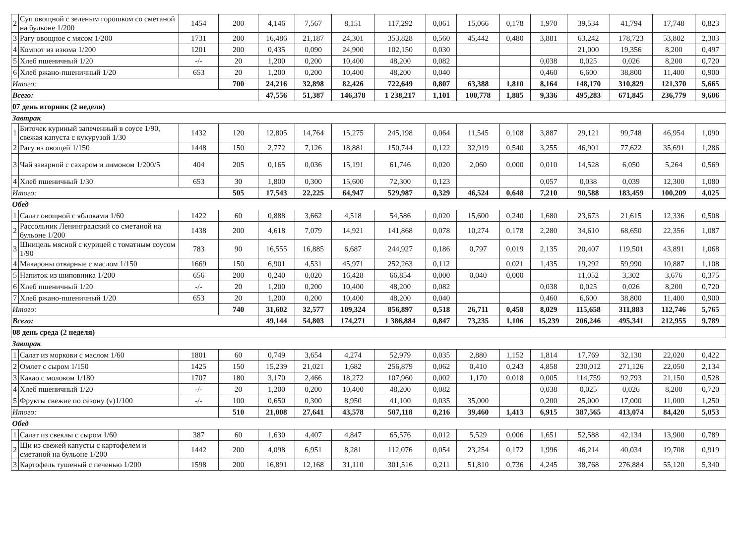| 2 | Суп овощной с зеленым горошком со сметаной на бульоне 1/200 | 1454 | 200 | 4,146 | 7,567 | 8,151 | 117,292 | 0,061 | 15,066 | 0,178 | 1,970 | 39,534 | 41,794 | 17,748 | 0,823 |
| 3 | Рагу овощное с мясом 1/200 | 1731 | 200 | 16,486 | 21,187 | 24,301 | 353,828 | 0,560 | 45,442 | 0,480 | 3,881 | 63,242 | 178,723 | 53,802 | 2,303 |
| 4 | Компот из изюма 1/200 | 1201 | 200 | 0,435 | 0,090 | 24,900 | 102,150 | 0,030 | | | | 21,000 | 19,356 | 8,200 | 0,497 |
| 5 | Хлеб пшеничный 1/20 | -/- | 20 | 1,200 | 0,200 | 10,400 | 48,200 | 0,082 | | | 0,038 | 0,025 | 0,026 | 8,200 | 0,720 |
| 6 | Хлеб ржано-пшеничный 1/20 | 653 | 20 | 1,200 | 0,200 | 10,400 | 48,200 | 0,040 | | | 0,460 | 6,600 | 38,800 | 11,400 | 0,900 |
| Итого: | | | 700 | 24,216 | 32,898 | 82,426 | 722,649 | 0,807 | 63,388 | 1,810 | 8,164 | 148,170 | 310,829 | 121,370 | 5,665 |
| Всего: | | | | 47,556 | 51,387 | 146,378 | 1 238,217 | 1,101 | 100,778 | 1,885 | 9,336 | 495,283 | 671,845 | 236,779 | 9,606 |
| 07 день вторник (2 неделя) | | | | | | | | | | | | | | | |
| Завтрак | | | | | | | | | | | | | | | |
| 1 | Биточек куриный запеченный в соусе 1/90, свежая капуста с кукурузой 1/30 | 1432 | 120 | 12,805 | 14,764 | 15,275 | 245,198 | 0,064 | 11,545 | 0,108 | 3,887 | 29,121 | 99,748 | 46,954 | 1,090 |
| 2 | Рагу из овощей 1/150 | 1448 | 150 | 2,772 | 7,126 | 18,881 | 150,744 | 0,122 | 32,919 | 0,540 | 3,255 | 46,901 | 77,622 | 35,691 | 1,286 |
| 3 | Чай заварной с сахаром и лимоном 1/200/5 | 404 | 205 | 0,165 | 0,036 | 15,191 | 61,746 | 0,020 | 2,060 | 0,000 | 0,010 | 14,528 | 6,050 | 5,264 | 0,569 |
| 4 | Хлеб пшеничный 1/30 | 653 | 30 | 1,800 | 0,300 | 15,600 | 72,300 | 0,123 | | | 0,057 | 0,038 | 0,039 | 12,300 | 1,080 |
| Итого: | | | 505 | 17,543 | 22,225 | 64,947 | 529,987 | 0,329 | 46,524 | 0,648 | 7,210 | 90,588 | 183,459 | 100,209 | 4,025 |
| Обед | | | | | | | | | | | | | | | |
| 1 | Салат овощной с яблоками 1/60 | 1422 | 60 | 0,888 | 3,662 | 4,518 | 54,586 | 0,020 | 15,600 | 0,240 | 1,680 | 23,673 | 21,615 | 12,336 | 0,508 |
| 2 | Рассольник Ленинградский со сметаной на бульоне 1/200 | 1438 | 200 | 4,618 | 7,079 | 14,921 | 141,868 | 0,078 | 10,274 | 0,178 | 2,280 | 34,610 | 68,650 | 22,356 | 1,087 |
| 3 | Шницель мясной с курицей с томатным соусом 1/90 | 783 | 90 | 16,555 | 16,885 | 6,687 | 244,927 | 0,186 | 0,797 | 0,019 | 2,135 | 20,407 | 119,501 | 43,891 | 1,068 |
| 4 | Макароны отварные с маслом 1/150 | 1669 | 150 | 6,901 | 4,531 | 45,971 | 252,263 | 0,112 | | 0,021 | 1,435 | 19,292 | 59,990 | 10,887 | 1,108 |
| 5 | Напиток из шиповника 1/200 | 656 | 200 | 0,240 | 0,020 | 16,428 | 66,854 | 0,000 | 0,040 | 0,000 | | 11,052 | 3,302 | 3,676 | 0,375 |
| 6 | Хлеб пшеничный 1/20 | -/- | 20 | 1,200 | 0,200 | 10,400 | 48,200 | 0,082 | | | 0,038 | 0,025 | 0,026 | 8,200 | 0,720 |
| 7 | Хлеб ржано-пшеничный 1/20 | 653 | 20 | 1,200 | 0,200 | 10,400 | 48,200 | 0,040 | | | 0,460 | 6,600 | 38,800 | 11,400 | 0,900 |
| Итого: | | | 740 | 31,602 | 32,577 | 109,324 | 856,897 | 0,518 | 26,711 | 0,458 | 8,029 | 115,658 | 311,883 | 112,746 | 5,765 |
| Всего: | | | | 49,144 | 54,803 | 174,271 | 1 386,884 | 0,847 | 73,235 | 1,106 | 15,239 | 206,246 | 495,341 | 212,955 | 9,789 |
| 08 день среда (2 неделя) | | | | | | | | | | | | | | | |
| Завтрак | | | | | | | | | | | | | | | |
| 1 | Салат из моркови с маслом 1/60 | 1801 | 60 | 0,749 | 3,654 | 4,274 | 52,979 | 0,035 | 2,880 | 1,152 | 1,814 | 17,769 | 32,130 | 22,020 | 0,422 |
| 2 | Омлет с сыром 1/150 | 1425 | 150 | 15,239 | 21,021 | 1,682 | 256,879 | 0,062 | 0,410 | 0,243 | 4,858 | 230,012 | 271,126 | 22,050 | 2,134 |
| 3 | Какао с молоком 1/180 | 1707 | 180 | 3,170 | 2,466 | 18,272 | 107,960 | 0,002 | 1,170 | 0,018 | 0,005 | 114,759 | 92,793 | 21,150 | 0,528 |
| 4 | Хлеб пшеничный 1/20 | -/- | 20 | 1,200 | 0,200 | 10,400 | 48,200 | 0,082 | | | 0,038 | 0,025 | 0,026 | 8,200 | 0,720 |
| 5 | Фрукты свежие по сезону (v)1/100 | -/- | 100 | 0,650 | 0,300 | 8,950 | 41,100 | 0,035 | 35,000 | | 0,200 | 25,000 | 17,000 | 11,000 | 1,250 |
| Итого: | | | 510 | 21,008 | 27,641 | 43,578 | 507,118 | 0,216 | 39,460 | 1,413 | 6,915 | 387,565 | 413,074 | 84,420 | 5,053 |
| Обед | | | | | | | | | | | | | | | |
| 1 | Салат из свеклы с сыром 1/60 | 387 | 60 | 1,630 | 4,407 | 4,847 | 65,576 | 0,012 | 5,529 | 0,006 | 1,651 | 52,588 | 42,134 | 13,900 | 0,789 |
| 2 | Щи из свежей капусты с картофелем и сметаной на бульоне 1/200 | 1442 | 200 | 4,098 | 6,951 | 8,281 | 112,076 | 0,054 | 23,254 | 0,172 | 1,996 | 46,214 | 40,034 | 19,708 | 0,919 |
| 3 | Картофель тушеный с печенью 1/200 | 1598 | 200 | 16,891 | 12,168 | 31,110 | 301,516 | 0,211 | 51,810 | 0,736 | 4,245 | 38,768 | 276,884 | 55,120 | 5,340 |